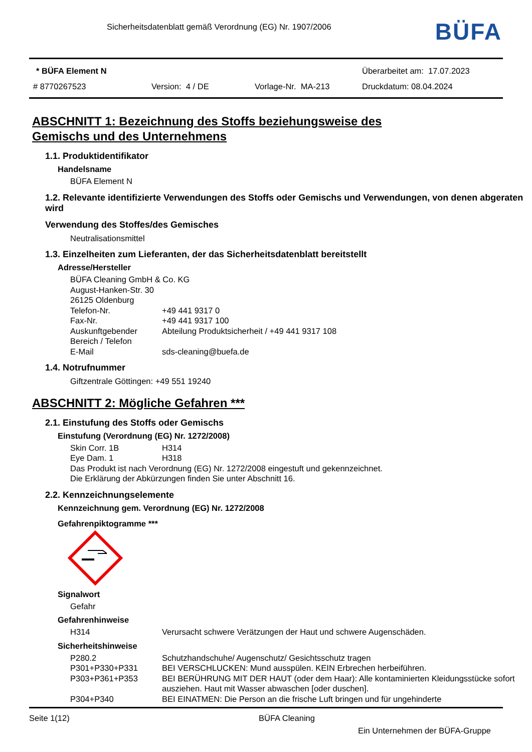Sicherheitsdatenblatt gemäß Verordnung (EG) Nr. 1907/2006
BÜFA
* BÜFA Element N Überarbeitet am: 17.07.2023
# 8770267523 Version: 4 / DE Vorlage-Nr. MA-213 Druckdatum: 08.04.2024
ABSCHNITT 1: Bezeichnung des Stoffs beziehungsweise des
Gemischs und des Unternehmens
1.1. Produktidentifikator
Handelsname
BÜFA Element N
1.2. Relevante identifizierte Verwendungen des Stoffs oder Gemischs und Verwendungen, von denen abgeraten wird
Verwendung des Stoffes/des Gemisches
Neutralisationsmittel
1.3. Einzelheiten zum Lieferanten, der das Sicherheitsdatenblatt bereitstellt
Adresse/Hersteller
BÜFA Cleaning GmbH & Co. KG
August-Hanken-Str. 30
26125 Oldenburg
Telefon-Nr. +49 441 9317 0
Fax-Nr. +49 441 9317 100
Auskunftgebender Bereich / Telefon Abteilung Produktsicherheit / +49 441 9317 108
E-Mail sds-cleaning@buefa.de
1.4. Notrufnummer
Giftzentrale Göttingen: +49 551 19240
ABSCHNITT 2: Mögliche Gefahren ***
2.1. Einstufung des Stoffs oder Gemischs
Einstufung (Verordnung (EG) Nr. 1272/2008)
Skin Corr. 1B H314
Eye Dam. 1 H318
Das Produkt ist nach Verordnung (EG) Nr. 1272/2008 eingestuft und gekennzeichnet.
Die Erklärung der Abkürzungen finden Sie unter Abschnitt 16.
2.2. Kennzeichnungselemente
Kennzeichnung gem. Verordnung (EG) Nr. 1272/2008
Gefahrenpiktogramme ***
Signalwort
Gefahr
Gefahrenhinweise
H314 Verursacht schwere Verätzungen der Haut und schwere Augenschäden.
Sicherheitshinweise
P280.2 Schutzhandschuhe/ Augenschutz/ Gesichtsschutz tragen
P301+P330+P331 BEI VERSCHLUCKEN: Mund ausspülen. KEIN Erbrechen herbeiführen.
P303+P361+P353 BEI BERÜHRUNG MIT DER HAUT (oder dem Haar): Alle kontaminierten Kleidungsstücke sofort ausziehen. Haut mit Wasser abwaschen [oder duschen].
P304+P340 BEI EINATMEN: Die Person an die frische Luft bringen und für ungehinderte
Seite 1(12) BÜFA Cleaning
Ein Unternehmen der BÜFA-Gruppe